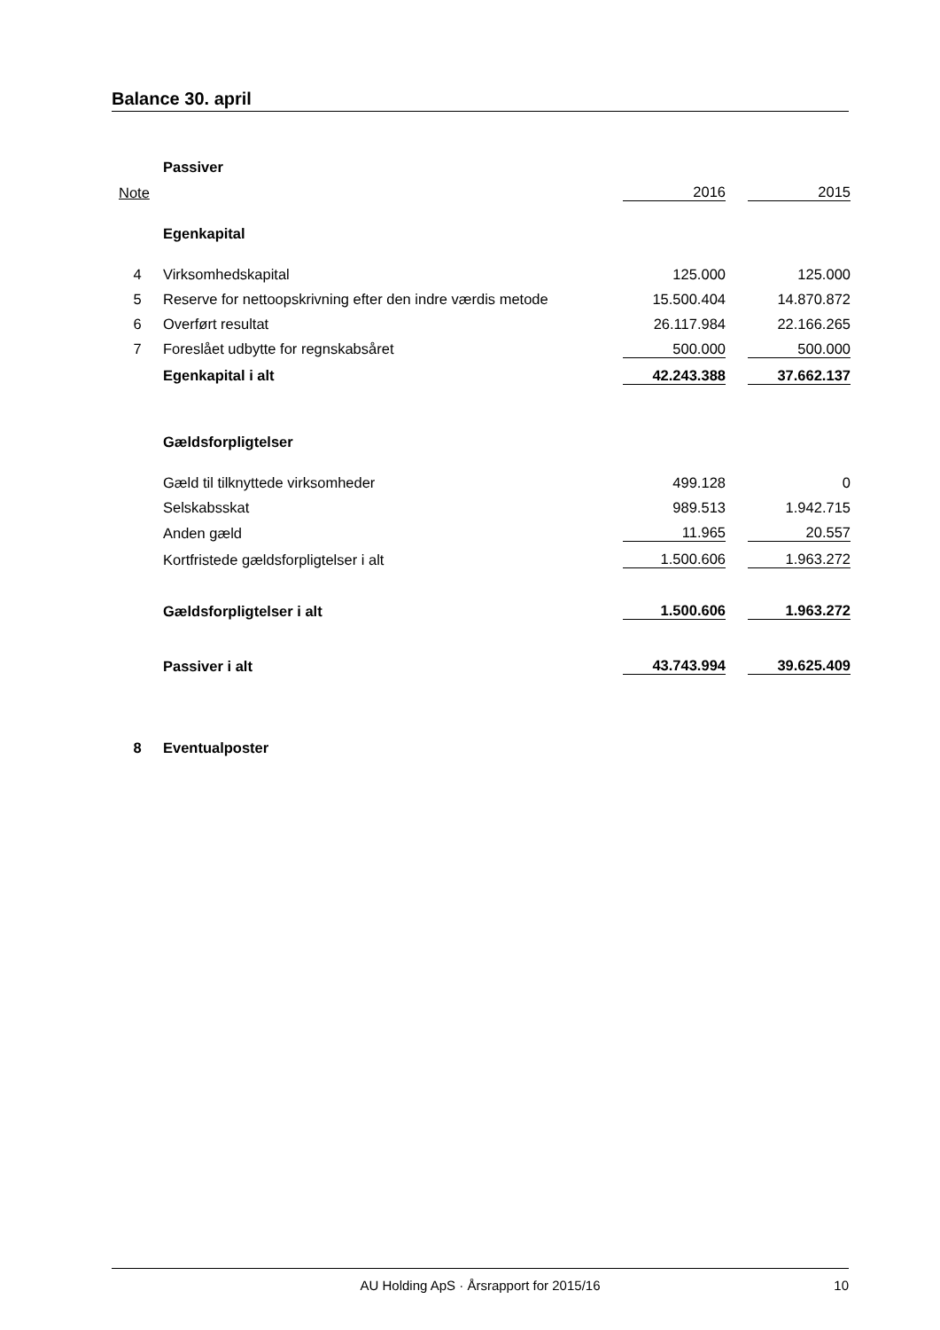Balance 30. april
| | Passiver | | | |
| Note | | 2016 | | 2015 |
| | Egenkapital | | | |
| 4 | Virksomhedskapital | 125.000 | | 125.000 |
| 5 | Reserve for nettoopskrivning efter den indre værdis metode | 15.500.404 | | 14.870.872 |
| 6 | Overført resultat | 26.117.984 | | 22.166.265 |
| 7 | Foreslået udbytte for regnskabsåret | 500.000 | | 500.000 |
| | Egenkapital i alt | 42.243.388 | | 37.662.137 |
| | Gældsforpligtelser | | | |
| | Gæld til tilknyttede virksomheder | 499.128 | | 0 |
| | Selskabsskat | 989.513 | | 1.942.715 |
| | Anden gæld | 11.965 | | 20.557 |
| | Kortfristede gældsforpligtelser i alt | 1.500.606 | | 1.963.272 |
| | Gældsforpligtelser i alt | 1.500.606 | | 1.963.272 |
| | Passiver i alt | 43.743.994 | | 39.625.409 |
| 8 | Eventualposter | | | |
AU Holding ApS · Årsrapport for 2015/16 10